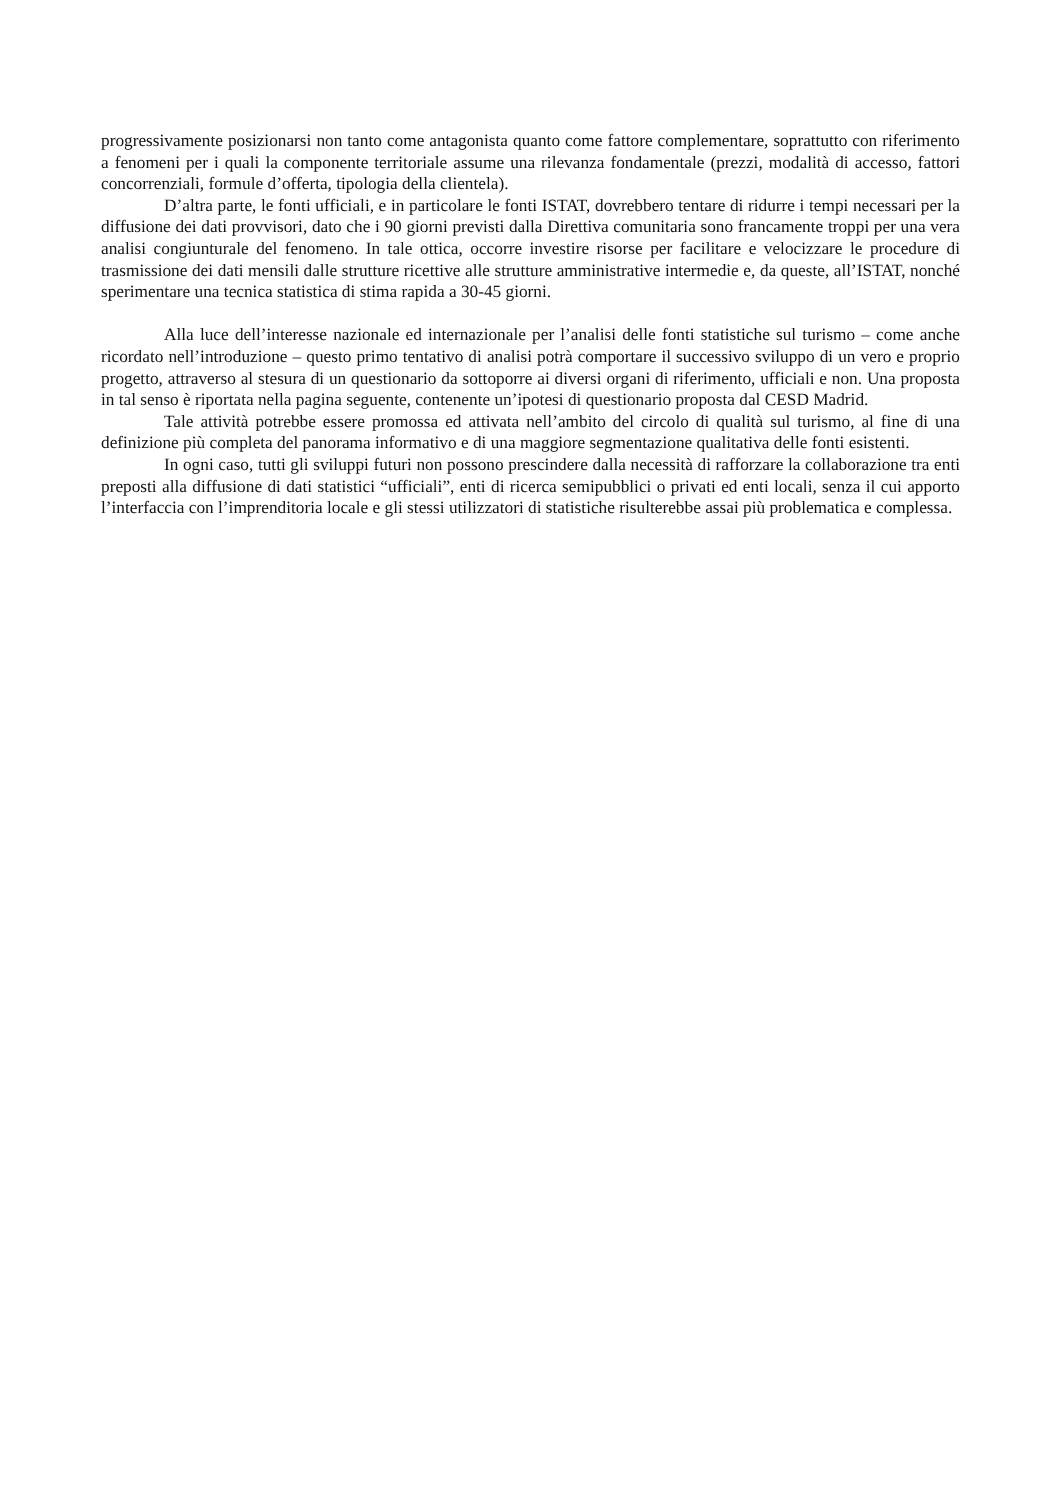progressivamente posizionarsi non tanto come antagonista quanto come fattore complementare, soprattutto con riferimento a fenomeni per i quali la componente territoriale assume una rilevanza fondamentale (prezzi, modalità di accesso, fattori concorrenziali, formule d’offerta, tipologia della clientela).
D’altra parte, le fonti ufficiali, e in particolare le fonti ISTAT, dovrebbero tentare di ridurre i tempi necessari per la diffusione dei dati provvisori, dato che i 90 giorni previsti dalla Direttiva comunitaria sono francamente troppi per una vera analisi congiunturale del fenomeno. In tale ottica, occorre investire risorse per facilitare e velocizzare le procedure di trasmissione dei dati mensili dalle strutture ricettive alle strutture amministrative intermedie e, da queste, all’ISTAT, nonché sperimentare una tecnica statistica di stima rapida a 30-45 giorni.
Alla luce dell’interesse nazionale ed internazionale per l’analisi delle fonti statistiche sul turismo – come anche ricordato nell’introduzione – questo primo tentativo di analisi potrà comportare il successivo sviluppo di un vero e proprio progetto, attraverso al stesura di un questionario da sottoporre ai diversi organi di riferimento, ufficiali e non. Una proposta in tal senso è riportata nella pagina seguente, contenente un’ipotesi di questionario proposta dal CESD Madrid.
Tale attività potrebbe essere promossa ed attivata nell’ambito del circolo di qualità sul turismo, al fine di una definizione più completa del panorama informativo e di una maggiore segmentazione qualitativa delle fonti esistenti.
In ogni caso, tutti gli sviluppi futuri non possono prescindere dalla necessità di rafforzare la collaborazione tra enti preposti alla diffusione di dati statistici “ufficiali”, enti di ricerca semipubblici o privati ed enti locali, senza il cui apporto l’interfaccia con l’imprenditoria locale e gli stessi utilizzatori di statistiche risulterebbe assai più problematica e complessa.